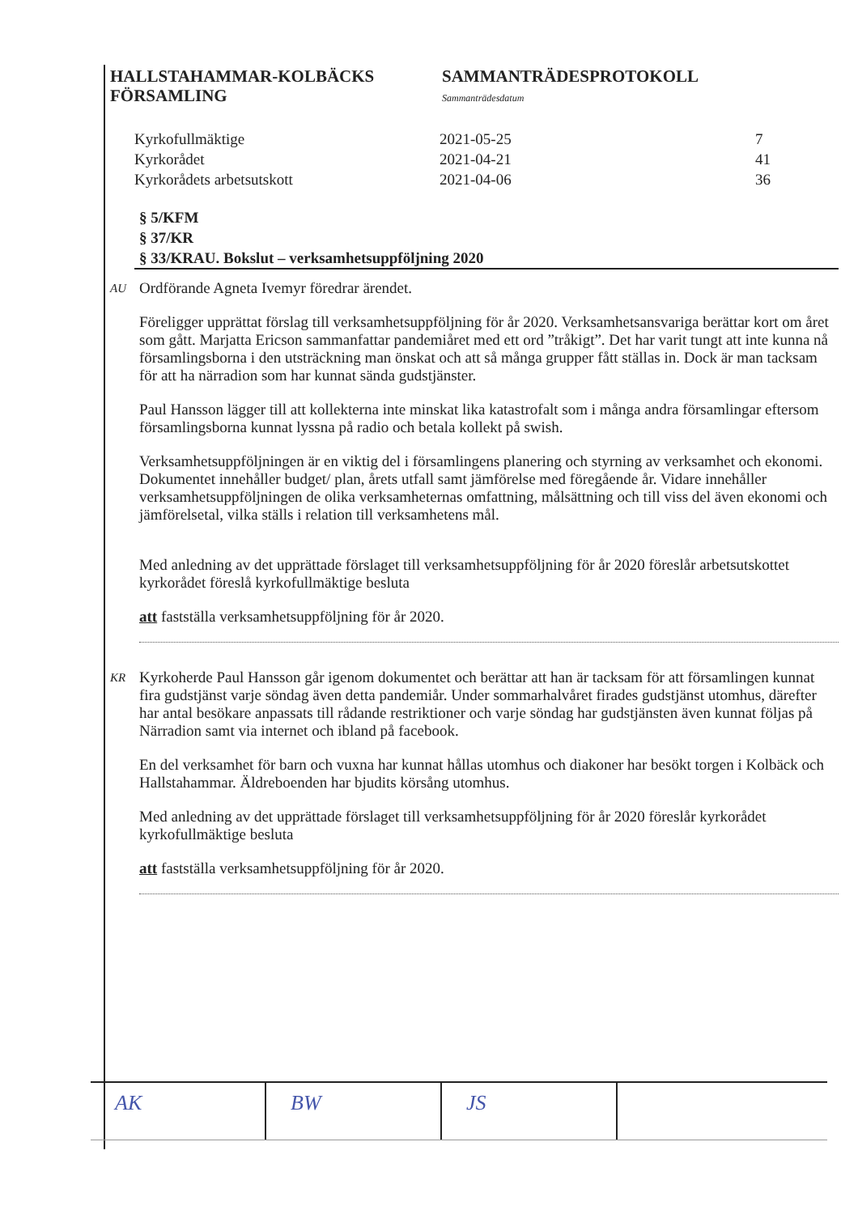HALLSTAHAMMAR-KOLBÄCKS
FÖRSAMLING
SAMMANTRÄDESPROTOKOLL
Sammanträdesdatum
Kyrkofullmäktige 2021-05-25 7
Kyrkorådet 2021-04-21 41
Kyrkorådets arbetsutskott 2021-04-06 36
§ 5/KFM
§ 37/KR
§ 33/KRAU. Bokslut – verksamhetsuppföljning 2020
AU
Ordförande Agneta Ivemyr föredrar ärendet.
Föreligger upprättat förslag till verksamhetsuppföljning för år 2020. Verksamhetsansvariga berättar kort om året som gått. Marjatta Ericson sammanfattar pandemiåret med ett ord ”tråkigt”. Det har varit tungt att inte kunna nå församlingsborna i den utsträckning man önskat och att så många grupper fått ställas in. Dock är man tacksam för att ha närradion som har kunnat sända gudstjänster.
Paul Hansson lägger till att kollekterna inte minskat lika katastrofalt som i många andra församlingar eftersom församlingsborna kunnat lyssna på radio och betala kollekt på swish.
Verksamhetsuppföljningen är en viktig del i församlingens planering och styrning av verksamhet och ekonomi. Dokumentet innehåller budget/ plan, årets utfall samt jämförelse med föregående år. Vidare innehåller verksamhetsuppföljningen de olika verksamheternas omfattning, målsättning och till viss del även ekonomi och jämförelsetal, vilka ställs i relation till verksamhetens mål.
Med anledning av det upprättade förslaget till verksamhetsuppföljning för år 2020 föreslår arbetsutskottet kyrkorådet föreslå kyrkofullmäktige besluta
att fastställa verksamhetsuppföljning för år 2020.
KR
Kyrkoherde Paul Hansson går igenom dokumentet och berättar att han är tacksam för att församlingen kunnat fira gudstjänst varje söndag även detta pandemiår. Under sommarhalvåret firades gudstjänst utomhus, därefter har antal besökare anpassats till rådande restriktioner och varje söndag har gudstjänsten även kunnat följas på Närradion samt via internet och ibland på facebook.
En del verksamhet för barn och vuxna har kunnat hållas utomhus och diakoner har besökt torgen i Kolbäck och Hallstahammar. Äldreboenden har bjudits körsång utomhus.
Med anledning av det upprättade förslaget till verksamhetsuppföljning för år 2020 föreslår kyrkorådet kyrkofullmäktige besluta
att fastställa verksamhetsuppföljning för år 2020.
AK BW JS